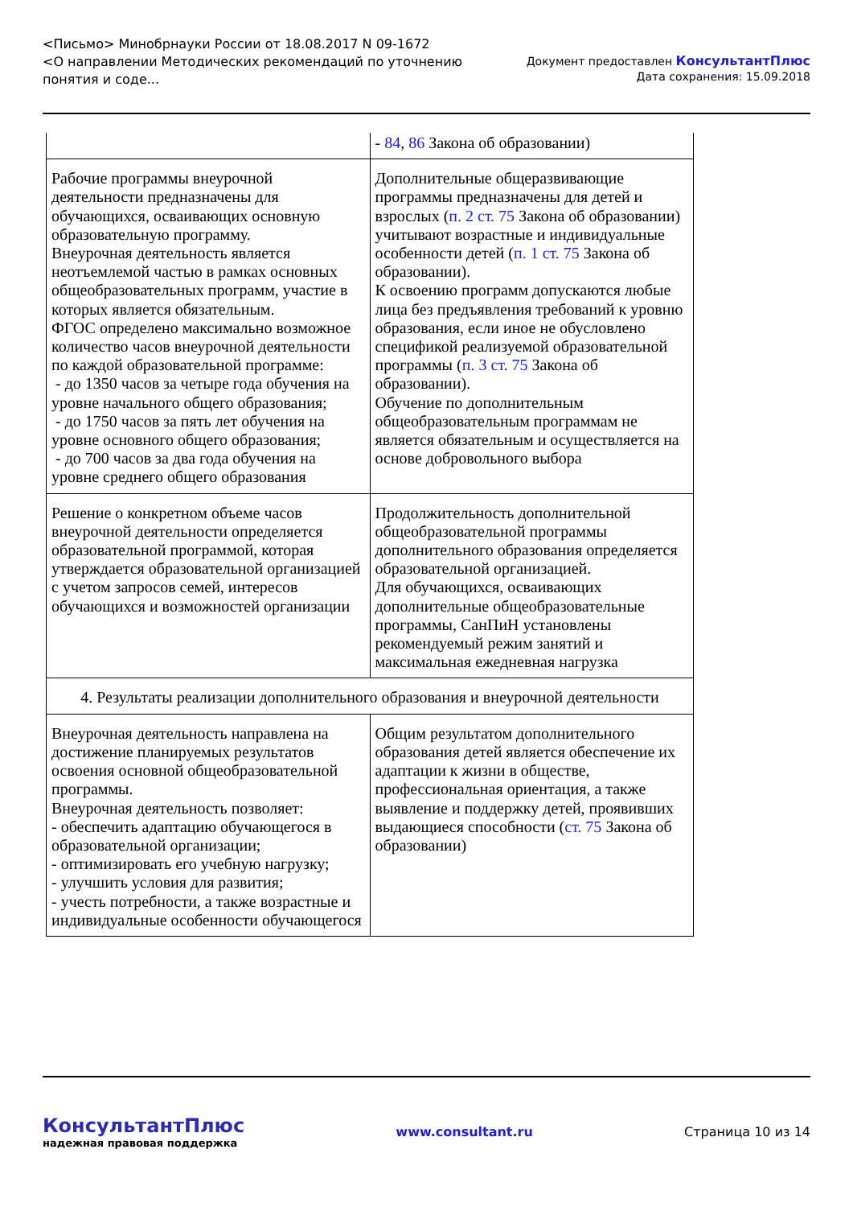<Письмо> Минобрнауки России от 18.08.2017 N 09-1672
<О направлении Методических рекомендаций по уточнению
понятия и соде...
Документ предоставлен КонсультантПлюс
Дата сохранения: 15.09.2018
| | - 84 , 86 Закона об образовании) |
| Рабочие программы внеурочной деятельности предназначены для обучающихся, осваивающих основную образовательную программу. Внеурочная деятельность является неотъемлемой частью в рамках основных общеобразовательных программ, участие в которых является обязательным. ФГОС определено максимально возможное количество часов внеурочной деятельности по каждой образовательной программе: - до 1350 часов за четыре года обучения на уровне начального общего образования; - до 1750 часов за пять лет обучения на уровне основного общего образования; - до 700 часов за два года обучения на уровне среднего общего образования | Дополнительные общеразвивающие программы предназначены для детей и взрослых ( п. 2 ст. 75 Закона об образовании) учитывают возрастные и индивидуальные особенности детей ( п. 1 ст. 75 Закона об образовании). К освоению программ допускаются любые лица без предъявления требований к уровню образования, если иное не обусловлено спецификой реализуемой образовательной программы ( п. 3 ст. 75 Закона об образовании). Обучение по дополнительным общеобразовательным программам не является обязательным и осуществляется на основе добровольного выбора |
| Решение о конкретном объеме часов внеурочной деятельности определяется образовательной программой, которая утверждается образовательной организацией с учетом запросов семей, интересов обучающихся и возможностей организации | Продолжительность дополнительной общеобразовательной программы дополнительного образования определяется образовательной организацией. Для обучающихся, осваивающих дополнительные общеобразовательные программы, СанПиН установлены рекомендуемый режим занятий и максимальная ежедневная нагрузка |
| 4. Результаты реализации дополнительного образования и внеурочной деятельности | |
| Внеурочная деятельность направлена на достижение планируемых результатов освоения основной общеобразовательной программы. Внеурочная деятельность позволяет: - обеспечить адаптацию обучающегося в образовательной организации; - оптимизировать его учебную нагрузку; - улучшить условия для развития; - учесть потребности, а также возрастные и индивидуальные особенности обучающегося | Общим результатом дополнительного образования детей является обеспечение их адаптации к жизни в обществе, профессиональная ориентация, а также выявление и поддержку детей, проявивших выдающиеся способности ( ст. 75 Закона об образовании) |
КонсультантПлюс
надежная правовая поддержка
www.consultant.ru Страница 10 из 14